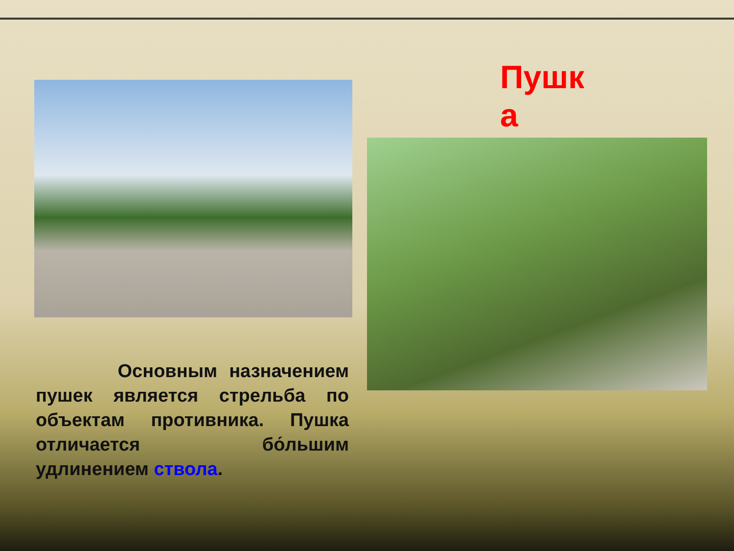Пушк а
Основным назначением пушек является стрельба по объектам противника. Пушка отличается бо́льшим удлинением ствола.